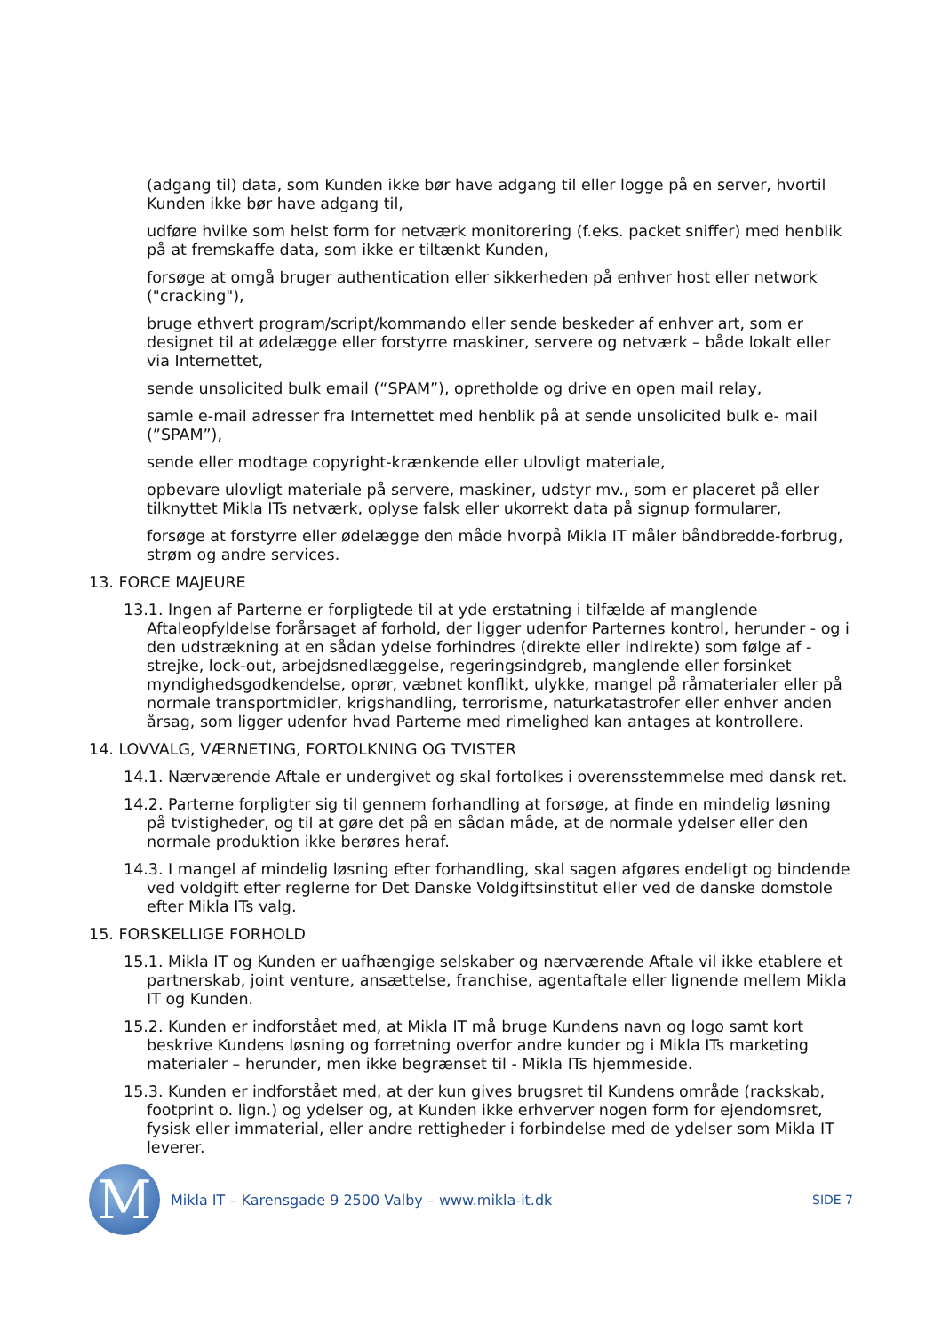(adgang til) data, som Kunden ikke bør have adgang til eller logge på en server, hvortil Kunden ikke bør have adgang til,
udføre hvilke som helst form for netværk monitorering (f.eks. packet sniffer) med henblik på at fremskaffe data, som ikke er tiltænkt Kunden,
forsøge at omgå bruger authentication eller sikkerheden på enhver host eller network ("cracking"),
bruge ethvert program/script/kommando eller sende beskeder af enhver art, som er designet til at ødelægge eller forstyrre maskiner, servere og netværk – både lokalt eller via Internettet,
sende unsolicited bulk email (“SPAM”), opretholde og drive en open mail relay,
samle e-mail adresser fra Internettet med henblik på at sende unsolicited bulk e- mail (”SPAM”),
sende eller modtage copyright-krænkende eller ulovligt materiale,
opbevare ulovligt materiale på servere, maskiner, udstyr mv., som er placeret på eller tilknyttet Mikla ITs netværk, oplyse falsk eller ukorrekt data på signup formularer,
forsøge at forstyrre eller ødelægge den måde hvorpå Mikla IT måler båndbredde-forbrug, strøm og andre services.
13. FORCE MAJEURE
13.1. Ingen af Parterne er forpligtede til at yde erstatning i tilfælde af manglende Aftaleopfyldelse forårsaget af forhold, der ligger udenfor Parternes kontrol, herunder - og i den udstrækning at en sådan ydelse forhindres (direkte eller indirekte) som følge af - strejke, lock-out, arbejdsnedlæggelse, regeringsindgreb, manglende eller forsinket myndighedsgodkendelse, oprør, væbnet konflikt, ulykke, mangel på råmaterialer eller på normale transportmidler, krigshandling, terrorisme, naturkatastrofer eller enhver anden årsag, som ligger udenfor hvad Parterne med rimelighed kan antages at kontrollere.
14. LOVVALG, VÆRNETING, FORTOLKNING OG TVISTER
14.1. Nærværende Aftale er undergivet og skal fortolkes i overensstemmelse med dansk ret.
14.2. Parterne forpligter sig til gennem forhandling at forsøge, at finde en mindelig løsning på tvistigheder, og til at gøre det på en sådan måde, at de normale ydelser eller den normale produktion ikke berøres heraf.
14.3. I mangel af mindelig løsning efter forhandling, skal sagen afgøres endeligt og bindende ved voldgift efter reglerne for Det Danske Voldgiftsinstitut eller ved de danske domstole efter Mikla ITs valg.
15. FORSKELLIGE FORHOLD
15.1. Mikla IT og Kunden er uafhængige selskaber og nærværende Aftale vil ikke etablere et partnerskab, joint venture, ansættelse, franchise, agentaftale eller lignende mellem Mikla IT og Kunden.
15.2. Kunden er indforstået med, at Mikla IT må bruge Kundens navn og logo samt kort beskrive Kundens løsning og forretning overfor andre kunder og i Mikla ITs marketing materialer – herunder, men ikke begrænset til - Mikla ITs hjemmeside.
15.3. Kunden er indforstået med, at der kun gives brugsret til Kundens område (rackskab, footprint o. lign.) og ydelser og, at Kunden ikke erhverver nogen form for ejendomsret, fysisk eller immaterial, eller andre rettigheder i forbindelse med de ydelser som Mikla IT leverer.
M
Mikla IT – Karensgade 9 2500 Valby – www.mikla-it.dk
SIDE 7